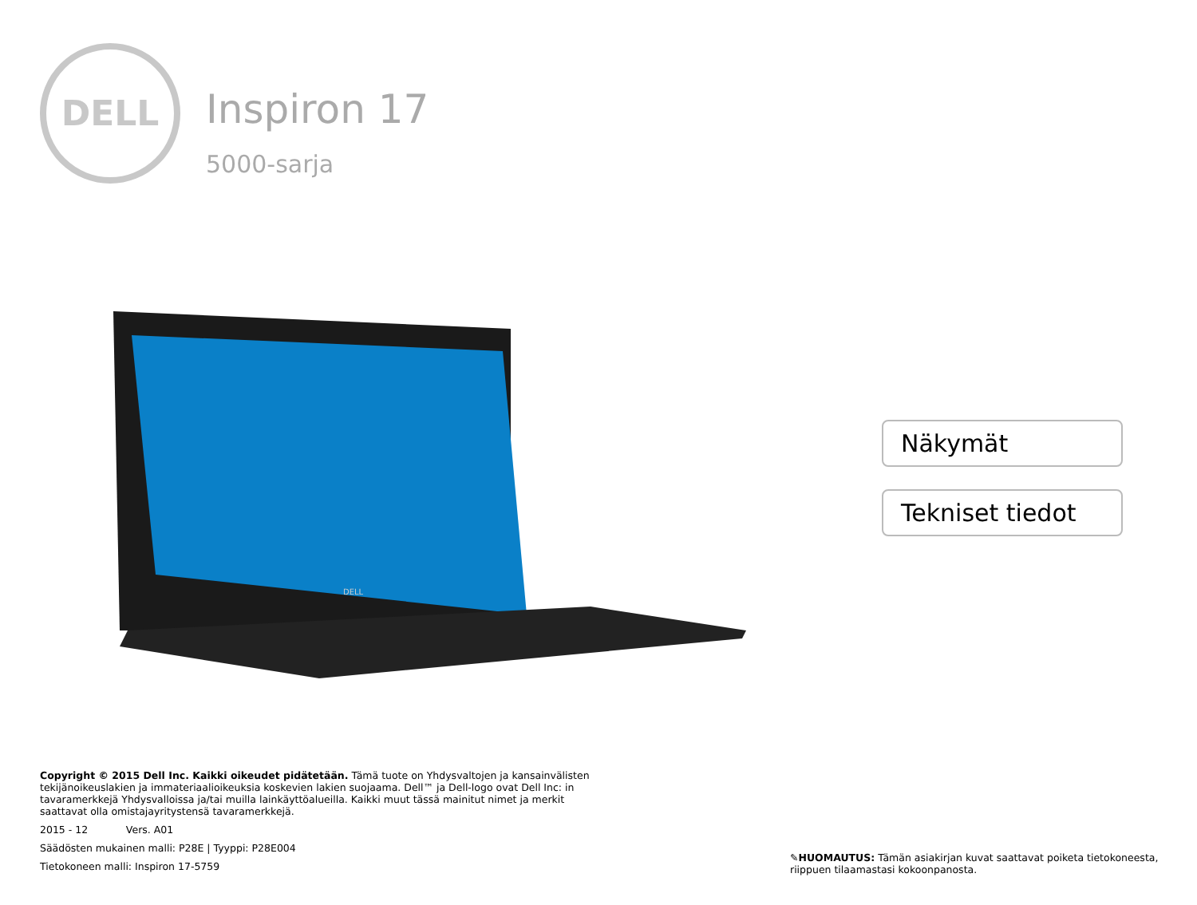DELL
Inspiron 17
5000-sarja
DELL
Näkymät
Tekniset tiedot
Copyright © 2015 Dell Inc. Kaikki oikeudet pidätetään. Tämä tuote on Yhdysvaltojen ja kansainvälisten tekijänoikeuslakien ja immateriaalioikeuksia koskevien lakien suojaama. Dell™ ja Dell-logo ovat Dell Inc: in tavaramerkkejä Yhdysvalloissa ja/tai muilla lainkäyttöalueilla. Kaikki muut tässä mainitut nimet ja merkit saattavat olla omistajayritystensä tavaramerkkejä.
2015 - 12 Vers. A01
Säädösten mukainen malli: P28E | Tyyppi: P28E004
Tietokoneen malli: Inspiron 17-5759
✎HUOMAUTUS: Tämän asiakirjan kuvat saattavat poiketa tietokoneesta, riippuen tilaamastasi kokoonpanosta.